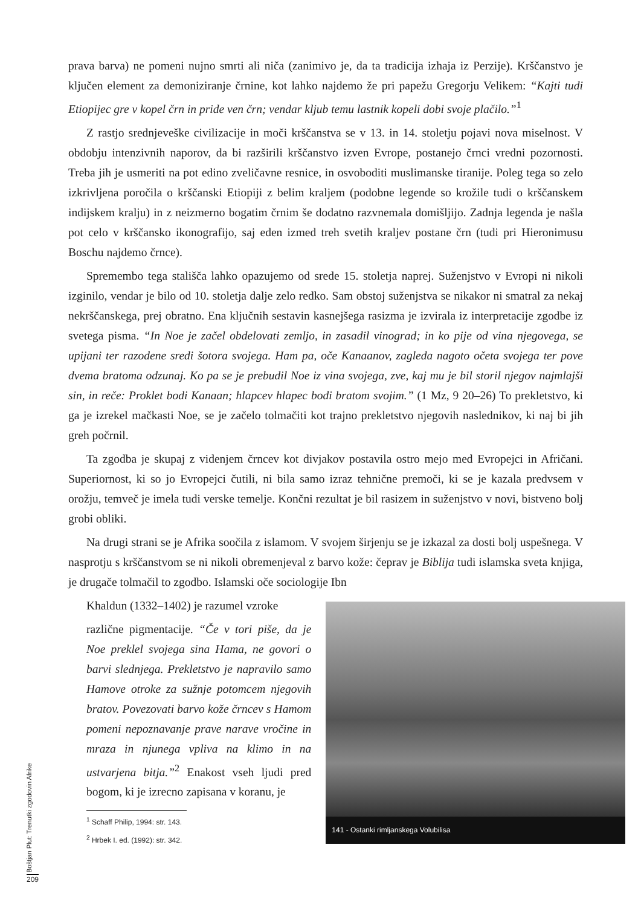prava barva) ne pomeni nujno smrti ali niča (zanimivo je, da ta tradicija izhaja iz Perzije). Krščanstvo je ključen element za demoniziranje črnine, kot lahko najdemo že pri papežu Gregorju Velikem: “Kajti tudi Etiopijec gre v kopel črn in pride ven črn; vendar kljub temu lastnik kopeli dobi svoje plačilo.”<sup>1</sup>
Z rastjo srednjeveške civilizacije in moči krščanstva se v 13. in 14. stoletju pojavi nova miselnost. V obdobju intenzivnih naporov, da bi razširili krščanstvo izven Evrope, postanejo črnci vredni pozornosti. Treba jih je usmeriti na pot edino zveličavne resnice, in osvoboditi muslimanske tiranije. Poleg tega so zelo izkrivljena poročila o krščanski Etiopiji z belim kraljem (podobne legende so krožile tudi o krščanskem indijskem kralju) in z neizmerno bogatim črnim še dodatno razvnemala domišljijo. Zadnja legenda je našla pot celo v krščansko ikonografijo, saj eden izmed treh svetih kraljev postane črn (tudi pri Hieronimusu Boschu najdemo črnce).
Spremembo tega stališča lahko opazujemo od srede 15. stoletja naprej. Suženjstvo v Evropi ni nikoli izginilo, vendar je bilo od 10. stoletja dalje zelo redko. Sam obstoj suženjstva se nikakor ni smatral za nekaj nekrščanskega, prej obratno. Ena ključnih sestavin kasnejšega rasizma je izvirala iz interpretacije zgodbe iz svetega pisma. “In Noe je začel obdelovati zemljo, in zasadil vinograd; in ko pije od vina njegovega, se upijani ter razodene sredi šotora svojega. Ham pa, oče Kanaanov, zagleda nagoto očeta svojega ter pove dvema bratoma odzunaj. Ko pa se je prebudil Noe iz vina svojega, zve, kaj mu je bil storil njegov najmlajši sin, in reče: Proklet bodi Kanaan; hlapcev hlapec bodi bratom svojim.” (1 Mz, 9 20–26) To prekletstvo, ki ga je izrekel mačkasti Noe, se je začelo tolmačiti kot trajno prekletstvo njegovih naslednikov, ki naj bi jih greh počrnil.
Ta zgodba je skupaj z videnjem črncev kot divjakov postavila ostro mejo med Evropejci in Afričani. Superiornost, ki so jo Evropejci čutili, ni bila samo izraz tehnične premoči, ki se je kazala predvsem v orožju, temveč je imela tudi verske temelje. Končni rezultat je bil rasizem in suženjstvo v novi, bistveno bolj grobi obliki.
Na drugi strani se je Afrika soočila z islamom. V svojem širjenju se je izkazal za dosti bolj uspešnega. V nasprotju s krščanstvom se ni nikoli obremenjeval z barvo kože: čeprav je Biblija tudi islamska sveta knjiga, je drugače tolmačil to zgodbo. Islamski oče sociologije Ibn
Khaldun (1332–1402) je razumel vzroke
različne pigmentacije. “Če v tori piše, da je Noe preklel svojega sina Hama, ne govori o barvi slednjega. Prekletstvo je napravilo samo Hamove otroke za sužnje potomcem njegovih bratov. Povezovati barvo kože črncev s Hamom pomeni nepoznavanje prave narave vročine in mraza in njunega vpliva na klimo in na ustvarjena bitja.”<sup>2</sup> Enakost vseh ljudi pred bogom, ki je izrecno zapisana v koranu, je
<sup>1</sup> Schaff Philip, 1994: str. 143.
<sup>2</sup> Hrbek I. ed. (1992): str. 342.
141 - Ostanki rimljanskega Volubilisa
Boštjan Plut: Trenutki zgodovin Afrike
209